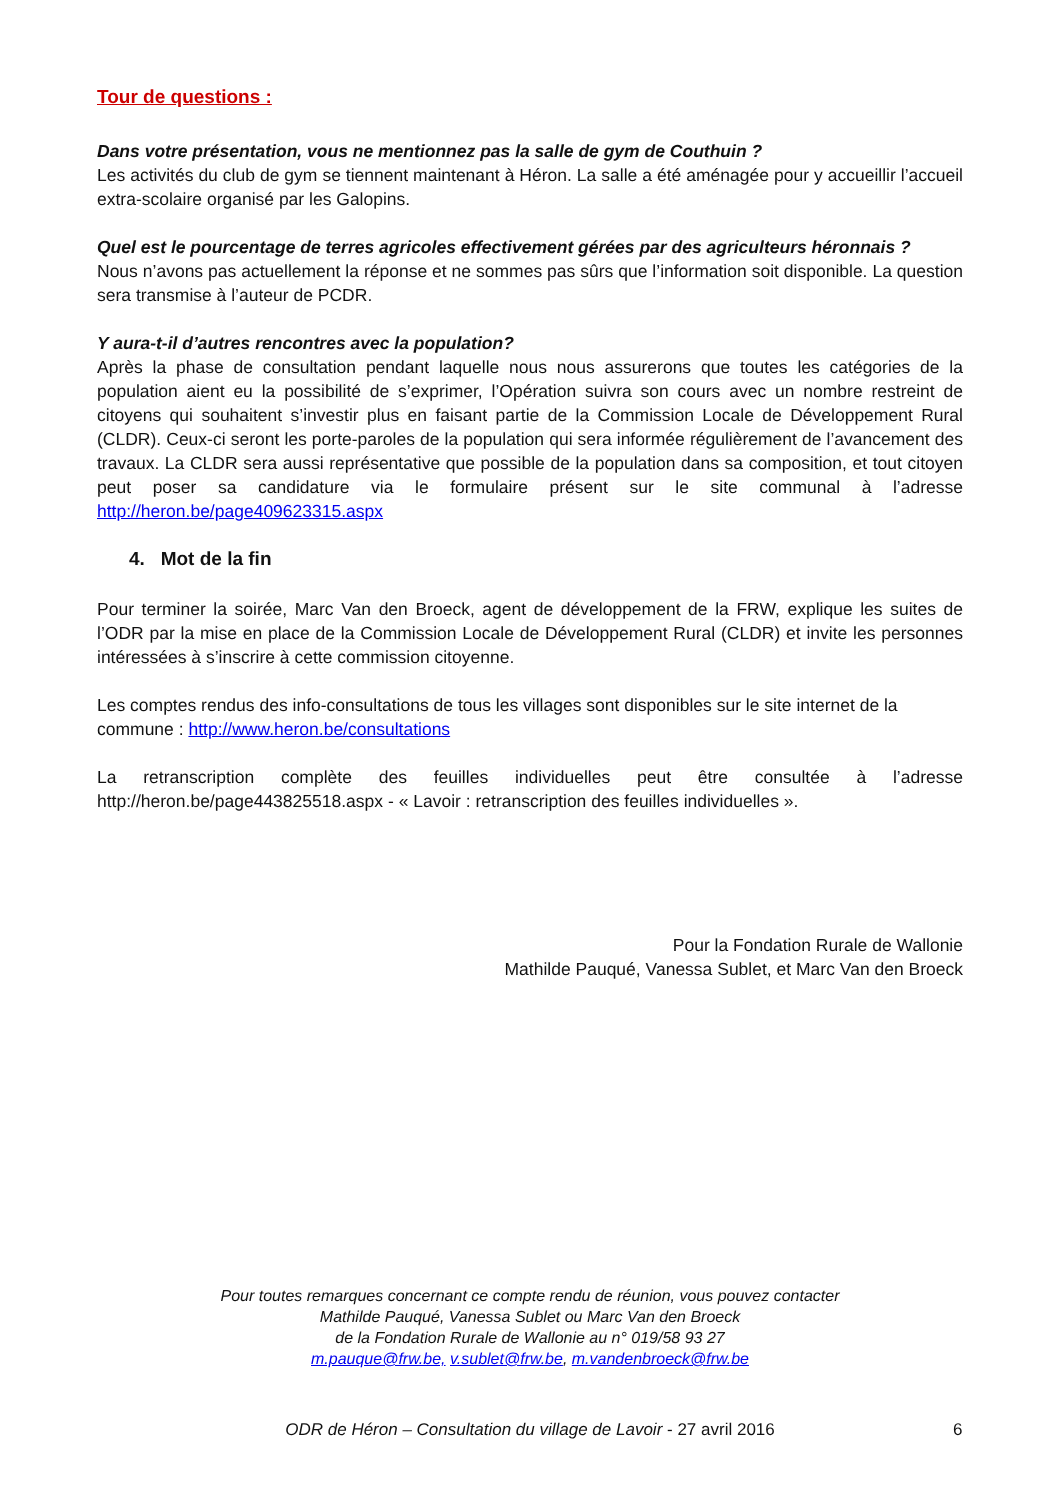Tour de questions :
Dans votre présentation, vous ne mentionnez pas la salle de gym de Couthuin ?
Les activités du club de gym se tiennent maintenant à Héron. La salle a été aménagée pour y accueillir l’accueil extra-scolaire organisé par les Galopins.
Quel est le pourcentage de terres agricoles effectivement gérées par des agriculteurs héronnais ?
Nous n’avons pas actuellement la réponse et ne sommes pas sûrs que l’information soit disponible. La question sera transmise à l’auteur de PCDR.
Y aura-t-il d’autres rencontres avec la population?
Après la phase de consultation pendant laquelle nous nous assurerons que toutes les catégories de la population aient eu la possibilité de s’exprimer, l’Opération suivra son cours avec un nombre restreint de citoyens qui souhaitent s’investir plus en faisant partie de la Commission Locale de Développement Rural (CLDR). Ceux-ci seront les porte-paroles de la population qui sera informée régulièrement de l’avancement des travaux. La CLDR sera aussi représentative que possible de la population dans sa composition, et tout citoyen peut poser sa candidature via le formulaire présent sur le site communal à l’adresse http://heron.be/page409623315.aspx
4. Mot de la fin
Pour terminer la soirée, Marc Van den Broeck, agent de développement de la FRW, explique les suites de l’ODR par la mise en place de la Commission Locale de Développement Rural (CLDR) et invite les personnes intéressées à s’inscrire à cette commission citoyenne.
Les comptes rendus des info-consultations de tous les villages sont disponibles sur le site internet de la commune : http://www.heron.be/consultations
La retranscription complète des feuilles individuelles peut être consultée à l’adresse http://heron.be/page443825518.aspx - « Lavoir : retranscription des feuilles individuelles ».
Pour la Fondation Rurale de Wallonie
Mathilde Pauqué, Vanessa Sublet, et Marc Van den Broeck
Pour toutes remarques concernant ce compte rendu de réunion, vous pouvez contacter
Mathilde Pauqué, Vanessa Sublet ou Marc Van den Broeck
de la Fondation Rurale de Wallonie au n° 019/58 93 27
m.pauque@frw.be, v.sublet@frw.be, m.vandenbroeck@frw.be
ODR de Héron – Consultation du village de Lavoir - 27 avril 2016 6